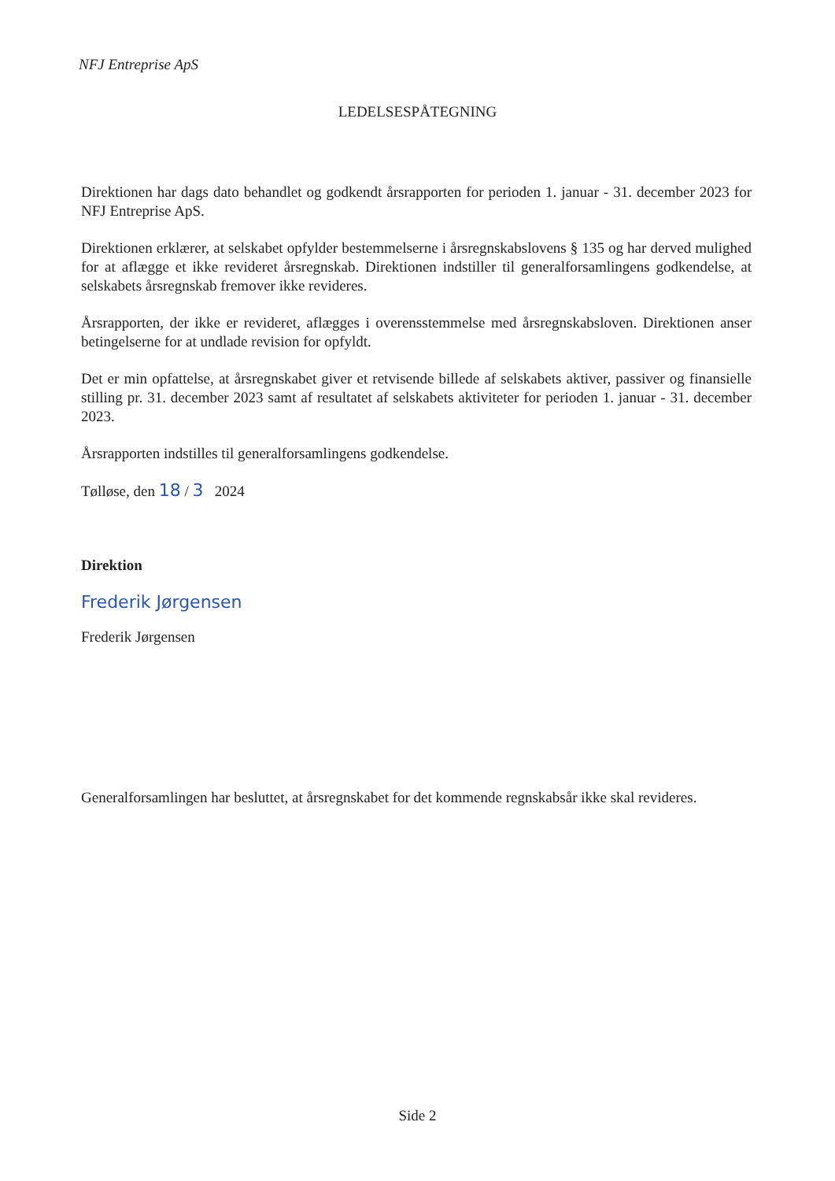NFJ Entreprise ApS
LEDELSESPÅTEGNING
Direktionen har dags dato behandlet og godkendt årsrapporten for perioden 1. januar - 31. december 2023 for NFJ Entreprise ApS.
Direktionen erklærer, at selskabet opfylder bestemmelserne i årsregnskabslovens § 135 og har derved mulighed for at aflægge et ikke revideret årsregnskab. Direktionen indstiller til generalforsamlingens godkendelse, at selskabets årsregnskab fremover ikke revideres.
Årsrapporten, der ikke er revideret, aflægges i overensstemmelse med årsregnskabsloven. Direktionen anser betingelserne for at undlade revision for opfyldt.
Det er min opfattelse, at årsregnskabet giver et retvisende billede af selskabets aktiver, passiver og finansielle stilling pr. 31. december 2023 samt af resultatet af selskabets aktiviteter for perioden 1. januar - 31. december 2023.
Årsrapporten indstilles til generalforsamlingens godkendelse.
Tølløse, den 18 / 3 2024
Direktion
Frederik Jørgensen
Frederik Jørgensen
Generalforsamlingen har besluttet, at årsregnskabet for det kommende regnskabsår ikke skal revideres.
Side 2